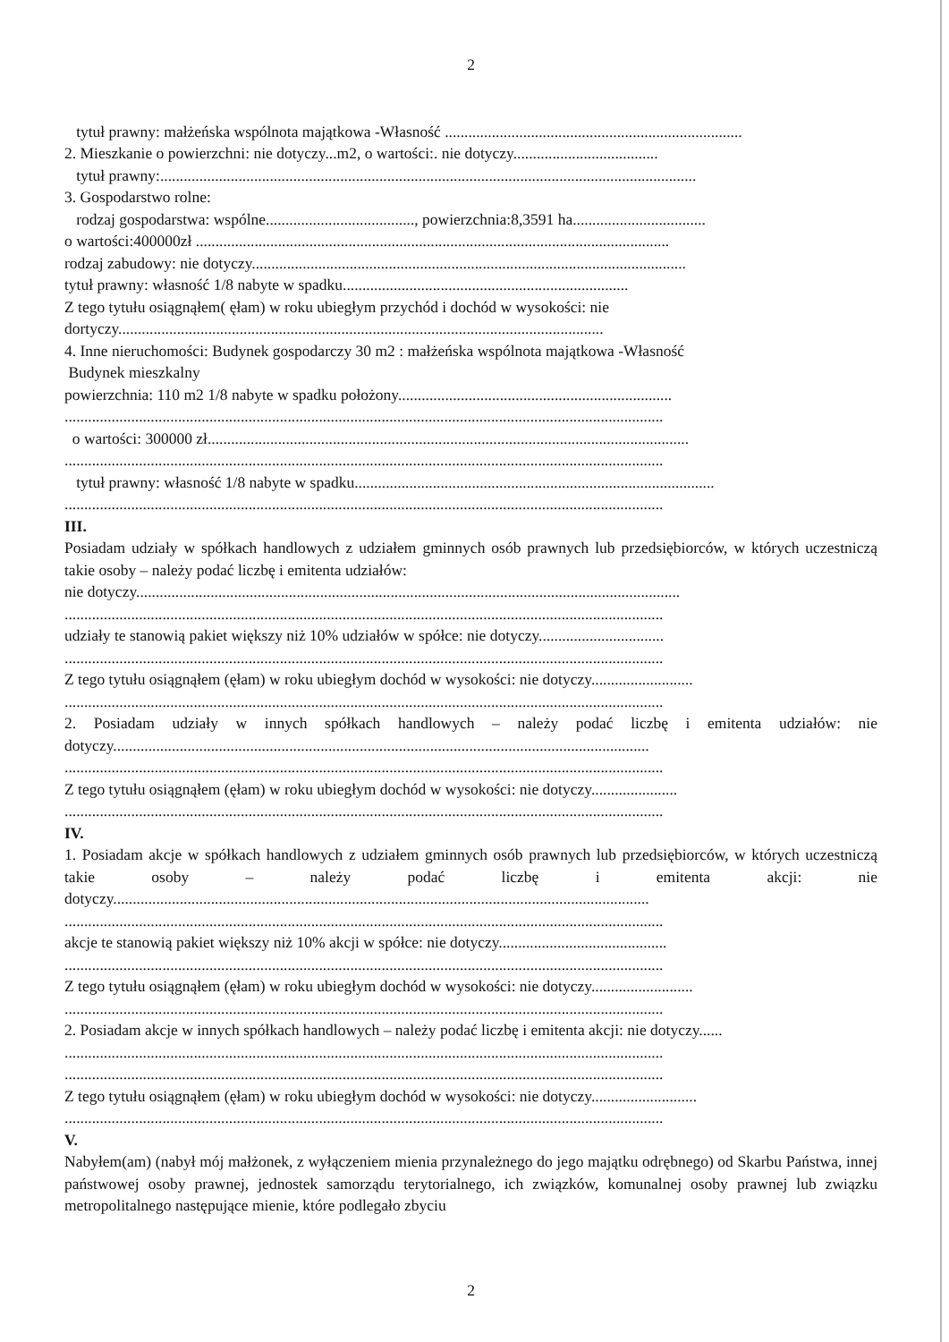2
tytuł prawny: małżeńska wspólnota majątkowa -Własność ............................................................................
2. Mieszkanie o powierzchni: nie dotyczy...m2, o wartości:. nie dotyczy.....................................
tytuł prawny:.........................................................................................................................................
3. Gospodarstwo rolne:
rodzaj gospodarstwa: wspólne......................................, powierzchnia:8,3591 ha..................................
o wartości:400000zł .........................................................................................................................
rodzaj zabudowy: nie dotyczy...............................................................................................................
tytuł prawny: własność 1/8 nabyte w spadku.........................................................................
Z tego tytułu osiągnąłem( ęłam) w roku ubiegłym przychód i dochód w wysokości: nie
dortyczy............................................................................................................................
4. Inne nieruchomości: Budynek gospodarczy 30 m2 : małżeńska wspólnota majątkowa -Własność
Budynek mieszkalny
powierzchnia: 110 m2 1/8 nabyte w spadku położony......................................................................
.........................................................................................................................................................
o wartości: 300000 zł...........................................................................................................................
.........................................................................................................................................................
tytuł prawny: własność 1/8 nabyte w spadku............................................................................................
.........................................................................................................................................................
III.
Posiadam udziały w spółkach handlowych z udziałem gminnych osób prawnych lub przedsiębiorców, w których uczestniczą takie osoby – należy podać liczbę i emitenta udziałów:
nie dotyczy...........................................................................................................................................
.........................................................................................................................................................
udziały te stanowią pakiet większy niż 10% udziałów w spółce: nie dotyczy................................
.........................................................................................................................................................
Z tego tytułu osiągnąłem (ęłam) w roku ubiegłym dochód w wysokości: nie dotyczy..........................
.........................................................................................................................................................
2. Posiadam udziały w innych spółkach handlowych – należy podać liczbę i emitenta udziałów: nie dotyczy.........................................................................................................................................
.........................................................................................................................................................
Z tego tytułu osiągnąłem (ęłam) w roku ubiegłym dochód w wysokości: nie dotyczy......................
.........................................................................................................................................................
IV.
1. Posiadam akcje w spółkach handlowych z udziałem gminnych osób prawnych lub przedsiębiorców, w których uczestniczą takie osoby – należy podać liczbę i emitenta akcji: nie dotyczy.........................................................................................................................................
.........................................................................................................................................................
akcje te stanowią pakiet większy niż 10% akcji w spółce: nie dotyczy...........................................
.........................................................................................................................................................
Z tego tytułu osiągnąłem (ęłam) w roku ubiegłym dochód w wysokości: nie dotyczy..........................
.........................................................................................................................................................
2. Posiadam akcje w innych spółkach handlowych – należy podać liczbę i emitenta akcji: nie dotyczy......
.........................................................................................................................................................
.........................................................................................................................................................
Z tego tytułu osiągnąłem (ęłam) w roku ubiegłym dochód w wysokości: nie dotyczy...........................
.........................................................................................................................................................
V.
Nabyłem(am) (nabył mój małżonek, z wyłączeniem mienia przynależnego do jego majątku odrębnego) od Skarbu Państwa, innej państwowej osoby prawnej, jednostek samorządu terytorialnego, ich związków, komunalnej osoby prawnej lub związku metropolitalnego następujące mienie, które podlegało zbyciu
2